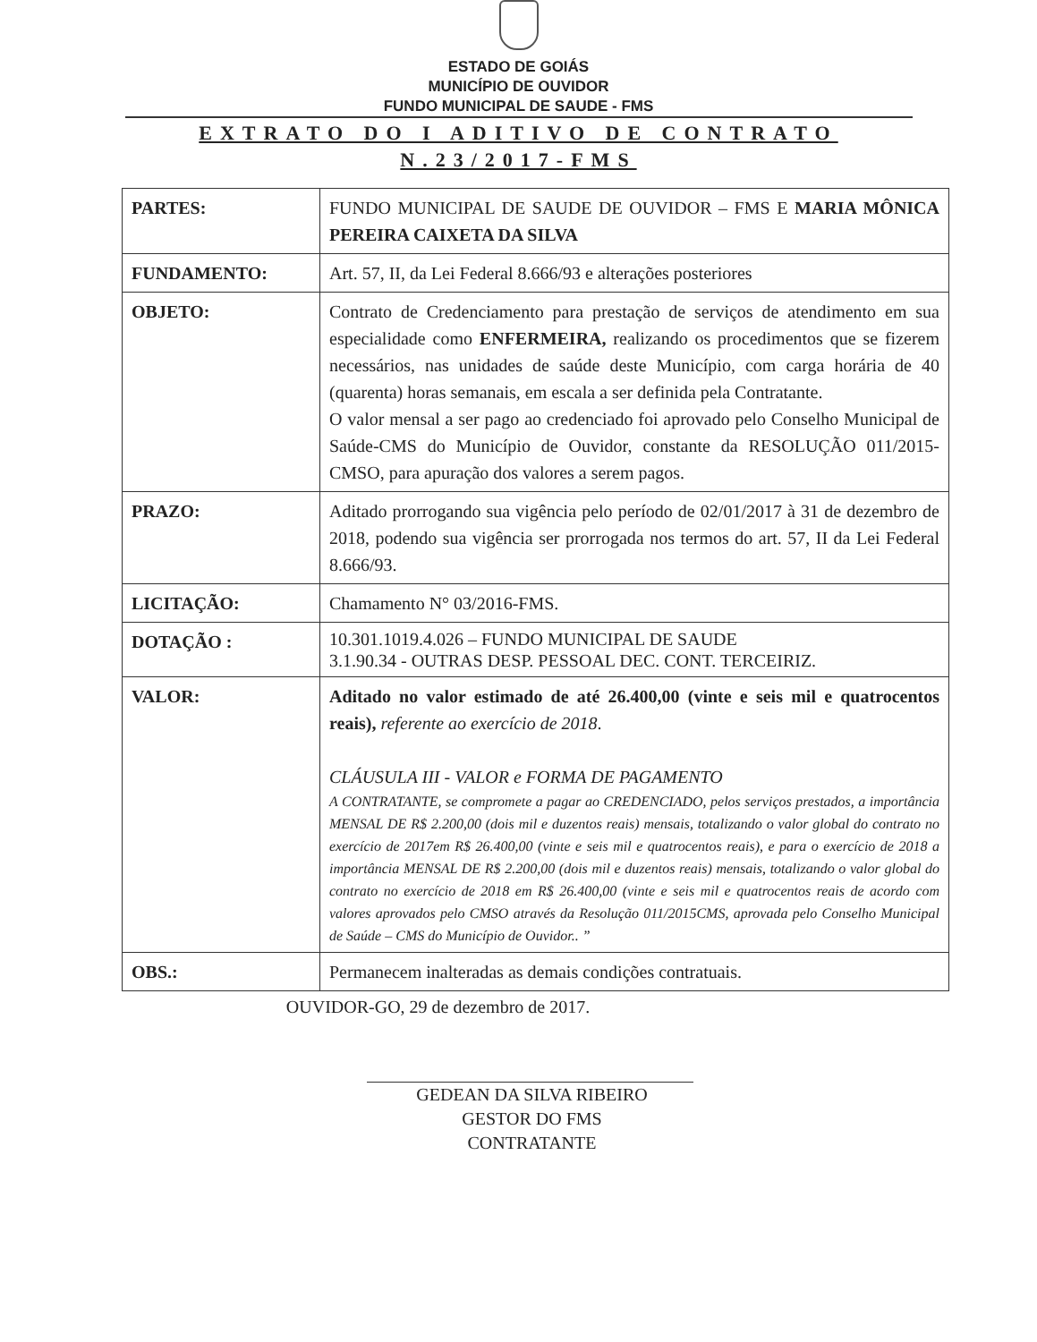ESTADO DE GOIÁS
MUNICÍPIO DE OUVIDOR
FUNDO MUNICIPAL DE SAUDE - FMS
EXTRATO DO I ADITIVO DE CONTRATO
N.23/2017-FMS
| PARTES: | FUNDO MUNICIPAL DE SAUDE DE OUVIDOR – FMS E MARIA MÔNICA PEREIRA CAIXETA DA SILVA |
| FUNDAMENTO: | Art. 57, II, da Lei Federal 8.666/93 e alterações posteriores |
| OBJETO: | Contrato de Credenciamento para prestação de serviços de atendimento em sua especialidade como ENFERMEIRA, realizando os procedimentos que se fizerem necessários, nas unidades de saúde deste Município, com carga horária de 40 (quarenta) horas semanais, em escala a ser definida pela Contratante. O valor mensal a ser pago ao credenciado foi aprovado pelo Conselho Municipal de Saúde-CMS do Município de Ouvidor, constante da RESOLUÇÃO 011/2015-CMSO, para apuração dos valores a serem pagos. |
| PRAZO: | Aditado prorrogando sua vigência pelo período de 02/01/2017 à 31 de dezembro de 2018, podendo sua vigência ser prorrogada nos termos do art. 57, II da Lei Federal 8.666/93. |
| LICITAÇÃO: | Chamamento N° 03/2016-FMS. |
| DOTAÇÃO : | 10.301.1019.4.026 – FUNDO MUNICIPAL DE SAUDE 3.1.90.34 - OUTRAS DESP. PESSOAL DEC. CONT. TERCEIRIZ. |
| VALOR: | Aditado no valor estimado de até 26.400,00 (vinte e seis mil e quatrocentos reais), referente ao exercício de 2018 . CLÁUSULA III - VALOR e FORMA DE PAGAMENTO A CONTRATANTE, se compromete a pagar ao CREDENCIADO, pelos serviços prestados, a importância MENSAL DE R$ 2.200,00 (dois mil e duzentos reais) mensais, totalizando o valor global do contrato no exercício de 2017em R$ 26.400,00 (vinte e seis mil e quatrocentos reais), e para o exercício de 2018 a importância MENSAL DE R$ 2.200,00 (dois mil e duzentos reais) mensais, totalizando o valor global do contrato no exercício de 2018 em R$ 26.400,00 (vinte e seis mil e quatrocentos reais de acordo com valores aprovados pelo CMSO através da Resolução 011/2015CMS, aprovada pelo Conselho Municipal de Saúde – CMS do Município de Ouvidor.. ” |
| OBS.: | Permanecem inalteradas as demais condições contratuais. |
OUVIDOR-GO, 29 de dezembro de 2017.
GEDEAN DA SILVA RIBEIRO
GESTOR DO FMS
CONTRATANTE